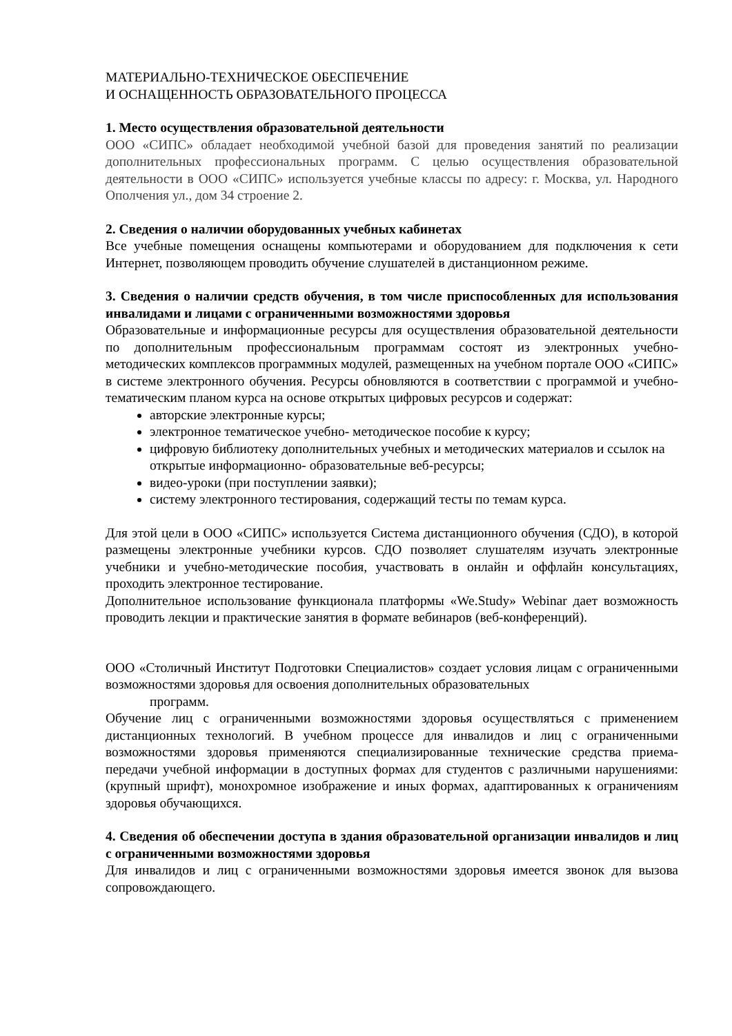МАТЕРИАЛЬНО-ТЕХНИЧЕСКОЕ ОБЕСПЕЧЕНИЕ
И ОСНАЩЕННОСТЬ ОБРАЗОВАТЕЛЬНОГО ПРОЦЕССА
1. Место осуществления образовательной деятельности
ООО «СИПС» обладает необходимой учебной базой для проведения занятий по реализации дополнительных профессиональных программ. С целью осуществления образовательной деятельности в ООО «СИПС» используется учебные классы по адресу: г. Москва, ул. Народного Ополчения ул., дом 34 строение 2.
2. Сведения о наличии оборудованных учебных кабинетах
Все учебные помещения оснащены компьютерами и оборудованием для подключения к сети Интернет, позволяющем проводить обучение слушателей в дистанционном режиме.
3. Сведения о наличии средств обучения, в том числе приспособленных для использования инвалидами и лицами с ограниченными возможностями здоровья
Образовательные и информационные ресурсы для осуществления образовательной деятельности по дополнительным профессиональным программам состоят из электронных учебно- методических комплексов программных модулей, размещенных на учебном портале ООО «СИПС» в системе электронного обучения. Ресурсы обновляются в соответствии с программой и учебно-тематическим планом курса на основе открытых цифровых ресурсов и содержат:
авторские электронные курсы;
электронное тематическое учебно- методическое пособие к курсу;
цифровую библиотеку дополнительных учебных и методических материалов и ссылок на открытые информационно- образовательные веб-ресурсы;
видео-уроки (при поступлении заявки);
систему электронного тестирования, содержащий тесты по темам курса.
Для этой цели в ООО «СИПС» используется Система дистанционного обучения (СДО), в которой размещены электронные учебники курсов. СДО позволяет слушателям изучать электронные учебники и учебно-методические пособия, участвовать в онлайн и оффлайн консультациях, проходить электронное тестирование.
Дополнительное использование функционала платформы «We.Study» Webinar дает возможность проводить лекции и практические занятия в формате вебинаров (веб-конференций).
ООО «Столичный Институт Подготовки Специалистов» создает условия лицам с ограниченными возможностями здоровья для освоения дополнительных образовательных
программ.
Обучение лиц с ограниченными возможностями здоровья осуществляться с применением дистанционных технологий. В учебном процессе для инвалидов и лиц с ограниченными возможностями здоровья применяются специализированные технические средства приема-передачи учебной информации в доступных формах для студентов с различными нарушениями: (крупный шрифт), монохромное изображение и иных формах, адаптированных к ограничениям здоровья обучающихся.
4. Сведения об обеспечении доступа в здания образовательной организации инвалидов и лиц с ограниченными возможностями здоровья
Для инвалидов и лиц с ограниченными возможностями здоровья имеется звонок для вызова сопровождающего.